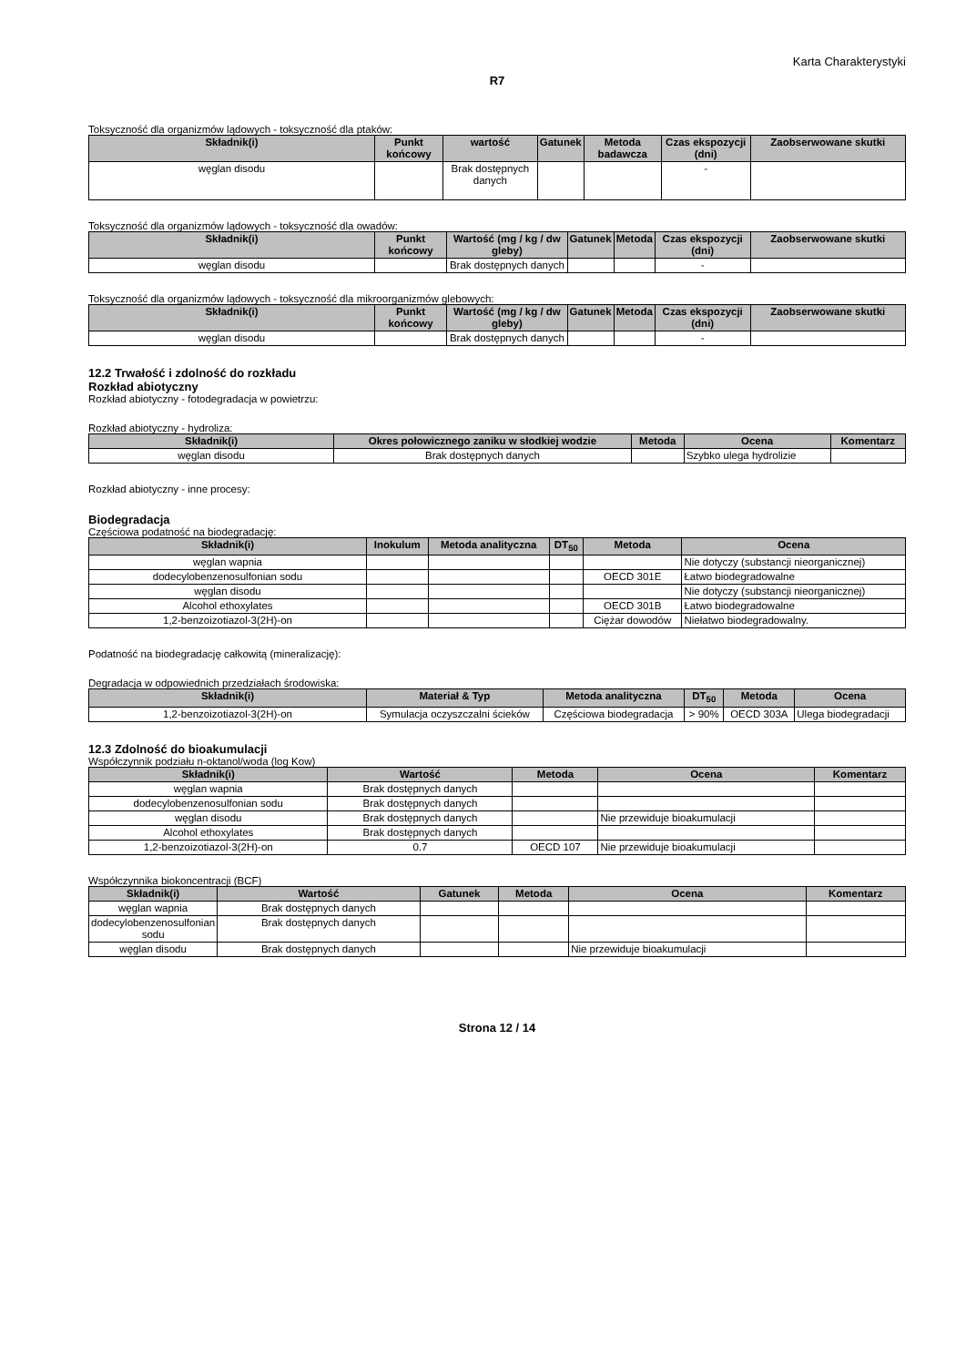Karta Charakterystyki
R7
Toksyczność dla organizmów lądowych - toksyczność dla ptaków:
| Składnik(i) | Punkt końcowy | wartość | Gatunek | Metoda badawcza | Czas ekspozycji (dni) | Zaobserwowane skutki |
| --- | --- | --- | --- | --- | --- | --- |
| węglan disodu | | Brak dostępnych danych | | | - | |
Toksyczność dla organizmów lądowych - toksyczność dla owadów:
| Składnik(i) | Punkt końcowy | Wartość (mg / kg / dw gleby) | Gatunek | Metoda | Czas ekspozycji (dni) | Zaobserwowane skutki |
| --- | --- | --- | --- | --- | --- | --- |
| węglan disodu | | Brak dostępnych danych | | | - | |
Toksyczność dla organizmów lądowych - toksyczność dla mikroorganizmów glebowych:
| Składnik(i) | Punkt końcowy | Wartość (mg / kg / dw gleby) | Gatunek | Metoda | Czas ekspozycji (dni) | Zaobserwowane skutki |
| --- | --- | --- | --- | --- | --- | --- |
| węglan disodu | | Brak dostępnych danych | | | - | |
12.2 Trwałość i zdolność do rozkładu
Rozkład abiotyczny
Rozkład abiotyczny - fotodegradacja w powietrzu:
Rozkład abiotyczny - hydroliza:
| Składnik(i) | Okres połowicznego zaniku w słodkiej wodzie | Metoda | Ocena | Komentarz |
| --- | --- | --- | --- | --- |
| węglan disodu | Brak dostępnych danych | | Szybko ulega hydrolizie | |
Rozkład abiotyczny - inne procesy:
Biodegradacja
Częściowa podatność na biodegradację:
| Składnik(i) | Inokulum | Metoda analityczna | DT<sub>50</sub> | Metoda | Ocena |
| --- | --- | --- | --- | --- | --- |
| węglan wapnia | | | | | Nie dotyczy (substancji nieorganicznej) |
| dodecylobenzenosulfonian sodu | | | | OECD 301E | Łatwo biodegradowalne |
| węglan disodu | | | | | Nie dotyczy (substancji nieorganicznej) |
| Alcohol ethoxylates | | | | OECD 301B | Łatwo biodegradowalne |
| 1,2-benzoizotiazol-3(2H)-on | | | | Ciężar dowodów | Niełatwo biodegradowalny. |
Podatność na biodegradację całkowitą (mineralizację):
Degradacja w odpowiednich przedziałach środowiska:
| Składnik(i) | Materiał & Typ | Metoda analityczna | DT<sub>50</sub> | Metoda | Ocena |
| --- | --- | --- | --- | --- | --- |
| 1,2-benzoizotiazol-3(2H)-on | Symulacja oczyszczalni ścieków | Częściowa biodegradacja | > 90% | OECD 303A | Ulega biodegradacji |
12.3 Zdolność do bioakumulacji
Współczynnik podziału n-oktanol/woda (log Kow)
| Składnik(i) | Wartość | Metoda | Ocena | Komentarz |
| --- | --- | --- | --- | --- |
| węglan wapnia | Brak dostępnych danych | | | |
| dodecylobenzenosulfonian sodu | Brak dostępnych danych | | | |
| węglan disodu | Brak dostępnych danych | | Nie przewiduje bioakumulacji | |
| Alcohol ethoxylates | Brak dostępnych danych | | | |
| 1,2-benzoizotiazol-3(2H)-on | 0.7 | OECD 107 | Nie przewiduje bioakumulacji | |
Współczynnika biokoncentracji (BCF)
| Składnik(i) | Wartość | Gatunek | Metoda | Ocena | Komentarz |
| --- | --- | --- | --- | --- | --- |
| węglan wapnia | Brak dostępnych danych | | | | |
| dodecylobenzenosulfonian sodu | Brak dostępnych danych | | | | |
| węglan disodu | Brak dostępnych danych | | | Nie przewiduje bioakumulacji | |
Strona 12 / 14